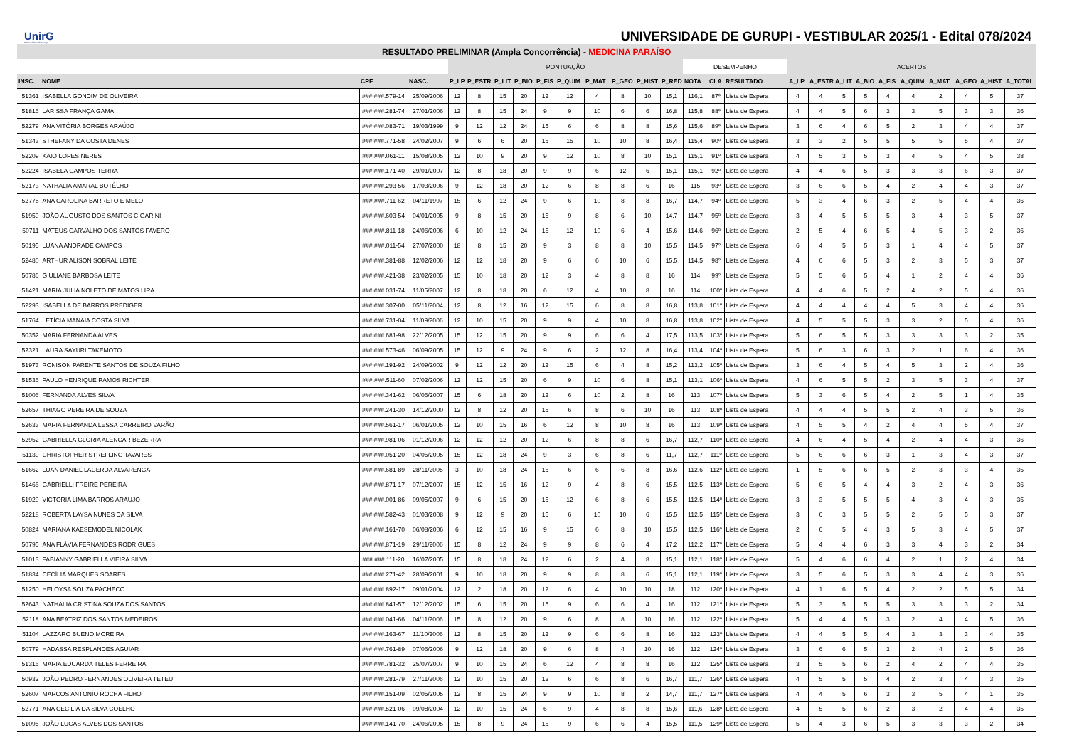UnirG
Universidade de Gurupi
UNIVERSIDADE DE GURUPI - VESTIBULAR 2025/1 - Edital 078/2024
| RESULTADO PRELIMINAR (Ampla Concorrência) - MEDICINA PARAÍSO | | | | | | | | | | | | | | | | | | | | | | | | | | |
| --- | --- | --- | --- | --- | --- | --- | --- | --- | --- | --- | --- | --- | --- | --- | --- | --- | --- | --- | --- | --- | --- | --- | --- | --- | --- | --- |
| | | | | PONTUAÇÃO | | | | | | | | | | DESEMPENHO | | | ACERTOS | | | | | | | | | |
| INSC. | NOME | CPF | NASC. | P_LP | P_ESTR | P_LIT | P_BIO | P_FIS | P_QUIM | P_MAT | P_GEO | P_HIST | P_RED | NOTA | CLA | RESULTADO | A_LP | A_ESTR | A_LIT | A_BIO | A_FIS | A_QUIM | A_MAT | A_GEO | A_HIST | A_TOTAL |
| 51361 | ISABELLA GONDIM DE OLIVEIRA | ###.###.579-14 | 25/09/2006 | 12 | 8 | 15 | 20 | 12 | 12 | 4 | 8 | 10 | 15,1 | 116,1 | 87º | Lista de Espera | 4 | 4 | 5 | 5 | 4 | 4 | 2 | 4 | 5 | 37 |
| 51816 | LARISSA FRANÇA GAMA | ###.###.281-74 | 27/01/2006 | 12 | 8 | 15 | 24 | 9 | 9 | 10 | 6 | 6 | 16,8 | 115,8 | 88º | Lista de Espera | 4 | 4 | 5 | 6 | 3 | 3 | 5 | 3 | 3 | 36 |
| 52279 | ANA VITÓRIA BORGES ARAÚJO | ###.###.083-71 | 19/03/1999 | 9 | 12 | 12 | 24 | 15 | 6 | 6 | 8 | 8 | 15,6 | 115,6 | 89º | Lista de Espera | 3 | 6 | 4 | 6 | 5 | 2 | 3 | 4 | 4 | 37 |
| 51343 | STHEFANY DA COSTA DENES | ###.###.771-58 | 24/02/2007 | 9 | 6 | 6 | 20 | 15 | 15 | 10 | 10 | 8 | 16,4 | 115,4 | 90º | Lista de Espera | 3 | 3 | 2 | 5 | 5 | 5 | 5 | 5 | 4 | 37 |
| 52209 | KAIO LOPES NERES | ###.###.061-11 | 15/08/2005 | 12 | 10 | 9 | 20 | 9 | 12 | 10 | 8 | 10 | 15,1 | 115,1 | 91º | Lista de Espera | 4 | 5 | 3 | 5 | 3 | 4 | 5 | 4 | 5 | 38 |
| 52224 | ISABELA CAMPOS TERRA | ###.###.171-40 | 29/01/2007 | 12 | 8 | 18 | 20 | 9 | 9 | 6 | 12 | 6 | 15,1 | 115,1 | 92º | Lista de Espera | 4 | 4 | 6 | 5 | 3 | 3 | 3 | 6 | 3 | 37 |
| 52173 | NATHALIA AMARAL BOTÊLHO | ###.###.293-56 | 17/03/2006 | 9 | 12 | 18 | 20 | 12 | 6 | 8 | 8 | 6 | 16 | 115 | 93º | Lista de Espera | 3 | 6 | 6 | 5 | 4 | 2 | 4 | 4 | 3 | 37 |
| 52778 | ANA CAROLINA BARRETO E MELO | ###.###.711-62 | 04/11/1997 | 15 | 6 | 12 | 24 | 9 | 6 | 10 | 8 | 8 | 16,7 | 114,7 | 94º | Lista de Espera | 5 | 3 | 4 | 6 | 3 | 2 | 5 | 4 | 4 | 36 |
| 51959 | JOÃO AUGUSTO DOS SANTOS CIGARINI | ###.###.603-54 | 04/01/2005 | 9 | 8 | 15 | 20 | 15 | 9 | 8 | 6 | 10 | 14,7 | 114,7 | 95º | Lista de Espera | 3 | 4 | 5 | 5 | 5 | 3 | 4 | 3 | 5 | 37 |
| 50711 | MATEUS CARVALHO DOS SANTOS FAVERO | ###.###.811-18 | 24/06/2006 | 6 | 10 | 12 | 24 | 15 | 12 | 10 | 6 | 4 | 15,6 | 114,6 | 96º | Lista de Espera | 2 | 5 | 4 | 6 | 5 | 4 | 5 | 3 | 2 | 36 |
| 50195 | LUANA ANDRADE CAMPOS | ###.###.011-54 | 27/07/2000 | 18 | 8 | 15 | 20 | 9 | 3 | 8 | 8 | 10 | 15,5 | 114,5 | 97º | Lista de Espera | 6 | 4 | 5 | 5 | 3 | 1 | 4 | 4 | 5 | 37 |
| 52480 | ARTHUR ALISON SOBRAL LEITE | ###.###.381-88 | 12/02/2006 | 12 | 12 | 18 | 20 | 9 | 6 | 6 | 10 | 6 | 15,5 | 114,5 | 98º | Lista de Espera | 4 | 6 | 6 | 5 | 3 | 2 | 3 | 5 | 3 | 37 |
| 50786 | GIULIANE BARBOSA LEITE | ###.###.421-38 | 23/02/2005 | 15 | 10 | 18 | 20 | 12 | 3 | 4 | 8 | 8 | 16 | 114 | 99º | Lista de Espera | 5 | 5 | 6 | 5 | 4 | 1 | 2 | 4 | 4 | 36 |
| 51421 | MARIA JULIA NOLETO DE MATOS LIRA | ###.###.031-74 | 11/05/2007 | 12 | 8 | 18 | 20 | 6 | 12 | 4 | 10 | 8 | 16 | 114 | 100º | Lista de Espera | 4 | 4 | 6 | 5 | 2 | 4 | 2 | 5 | 4 | 36 |
| 52293 | ISABELLA DE BARROS PREDIGER | ###.###.307-00 | 05/11/2004 | 12 | 8 | 12 | 16 | 12 | 15 | 6 | 8 | 8 | 16,8 | 113,8 | 101º | Lista de Espera | 4 | 4 | 4 | 4 | 4 | 5 | 3 | 4 | 4 | 36 |
| 51764 | LETÍCIA MANAIA COSTA SILVA | ###.###.731-04 | 11/09/2006 | 12 | 10 | 15 | 20 | 9 | 9 | 4 | 10 | 8 | 16,8 | 113,8 | 102º | Lista de Espera | 4 | 5 | 5 | 5 | 3 | 3 | 2 | 5 | 4 | 36 |
| 50352 | MARIA FERNANDA ALVES | ###.###.681-98 | 22/12/2005 | 15 | 12 | 15 | 20 | 9 | 9 | 6 | 6 | 4 | 17,5 | 113,5 | 103º | Lista de Espera | 5 | 6 | 5 | 5 | 3 | 3 | 3 | 3 | 2 | 35 |
| 52321 | LAURA SAYURI TAKEMOTO | ###.###.573-46 | 06/09/2005 | 15 | 12 | 9 | 24 | 9 | 6 | 2 | 12 | 8 | 16,4 | 113,4 | 104º | Lista de Espera | 5 | 6 | 3 | 6 | 3 | 2 | 1 | 6 | 4 | 36 |
| 51973 | RONISON PARENTE SANTOS DE SOUZA FILHO | ###.###.191-92 | 24/09/2002 | 9 | 12 | 12 | 20 | 12 | 15 | 6 | 4 | 8 | 15,2 | 113,2 | 105º | Lista de Espera | 3 | 6 | 4 | 5 | 4 | 5 | 3 | 2 | 4 | 36 |
| 51536 | PAULO HENRIQUE RAMOS RICHTER | ###.###.511-60 | 07/02/2006 | 12 | 12 | 15 | 20 | 6 | 9 | 10 | 6 | 8 | 15,1 | 113,1 | 106º | Lista de Espera | 4 | 6 | 5 | 5 | 2 | 3 | 5 | 3 | 4 | 37 |
| 51006 | FERNANDA ALVES SILVA | ###.###.341-62 | 06/06/2007 | 15 | 6 | 18 | 20 | 12 | 6 | 10 | 2 | 8 | 16 | 113 | 107º | Lista de Espera | 5 | 3 | 6 | 5 | 4 | 2 | 5 | 1 | 4 | 35 |
| 52657 | THIAGO PEREIRA DE SOUZA | ###.###.241-30 | 14/12/2000 | 12 | 8 | 12 | 20 | 15 | 6 | 8 | 6 | 10 | 16 | 113 | 108º | Lista de Espera | 4 | 4 | 4 | 5 | 5 | 2 | 4 | 3 | 5 | 36 |
| 52633 | MARIA FERNANDA LESSA CARREIRO VARÃO | ###.###.561-17 | 06/01/2005 | 12 | 10 | 15 | 16 | 6 | 12 | 8 | 10 | 8 | 16 | 113 | 109º | Lista de Espera | 4 | 5 | 5 | 4 | 2 | 4 | 4 | 5 | 4 | 37 |
| 52952 | GABRIELLA GLORIA ALENCAR BEZERRA | ###.###.981-06 | 01/12/2006 | 12 | 12 | 12 | 20 | 12 | 6 | 8 | 8 | 6 | 16,7 | 112,7 | 110º | Lista de Espera | 4 | 6 | 4 | 5 | 4 | 2 | 4 | 4 | 3 | 36 |
| 51139 | CHRISTOPHER STREFLING TAVARES | ###.###.051-20 | 04/05/2005 | 15 | 12 | 18 | 24 | 9 | 3 | 6 | 8 | 6 | 11,7 | 112,7 | 111º | Lista de Espera | 5 | 6 | 6 | 6 | 3 | 1 | 3 | 4 | 3 | 37 |
| 51662 | LUAN DANIEL LACERDA ALVARENGA | ###.###.681-89 | 28/11/2005 | 3 | 10 | 18 | 24 | 15 | 6 | 6 | 6 | 8 | 16,6 | 112,6 | 112º | Lista de Espera | 1 | 5 | 6 | 6 | 5 | 2 | 3 | 3 | 4 | 35 |
| 51466 | GABRIELLI FREIRE PEREIRA | ###.###.871-17 | 07/12/2007 | 15 | 12 | 15 | 16 | 12 | 9 | 4 | 8 | 6 | 15,5 | 112,5 | 113º | Lista de Espera | 5 | 6 | 5 | 4 | 4 | 3 | 2 | 4 | 3 | 36 |
| 51929 | VICTORIA LIMA BARROS ARAUJO | ###.###.001-86 | 09/05/2007 | 9 | 6 | 15 | 20 | 15 | 12 | 6 | 8 | 6 | 15,5 | 112,5 | 114º | Lista de Espera | 3 | 3 | 5 | 5 | 5 | 4 | 3 | 4 | 3 | 35 |
| 52218 | ROBERTA LAYSA NUNES DA SILVA | ###.###.582-43 | 01/03/2008 | 9 | 12 | 9 | 20 | 15 | 6 | 10 | 10 | 6 | 15,5 | 112,5 | 115º | Lista de Espera | 3 | 6 | 3 | 5 | 5 | 2 | 5 | 5 | 3 | 37 |
| 50824 | MARIANA KAESEMODEL NICOLAK | ###.###.161-70 | 06/08/2006 | 6 | 12 | 15 | 16 | 9 | 15 | 6 | 8 | 10 | 15,5 | 112,5 | 116º | Lista de Espera | 2 | 6 | 5 | 4 | 3 | 5 | 3 | 4 | 5 | 37 |
| 50795 | ANA FLÁVIA FERNANDES RODRIGUES | ###.###.871-19 | 29/11/2006 | 15 | 8 | 12 | 24 | 9 | 9 | 8 | 6 | 4 | 17,2 | 112,2 | 117º | Lista de Espera | 5 | 4 | 4 | 6 | 3 | 3 | 4 | 3 | 2 | 34 |
| 51013 | FABIANNY GABRIELLA VIEIRA SILVA | ###.###.111-20 | 16/07/2005 | 15 | 8 | 18 | 24 | 12 | 6 | 2 | 4 | 8 | 15,1 | 112,1 | 118º | Lista de Espera | 5 | 4 | 6 | 6 | 4 | 2 | 1 | 2 | 4 | 34 |
| 51834 | CECÍLIA MARQUES SOARES | ###.###.271-42 | 28/09/2001 | 9 | 10 | 18 | 20 | 9 | 9 | 8 | 8 | 6 | 15,1 | 112,1 | 119º | Lista de Espera | 3 | 5 | 6 | 5 | 3 | 3 | 4 | 4 | 3 | 36 |
| 51250 | HELOYSA SOUZA PACHECO | ###.###.892-17 | 09/01/2004 | 12 | 2 | 18 | 20 | 12 | 6 | 4 | 10 | 10 | 18 | 112 | 120º | Lista de Espera | 4 | 1 | 6 | 5 | 4 | 2 | 2 | 5 | 5 | 34 |
| 52643 | NATHALIA CRISTINA SOUZA DOS SANTOS | ###.###.841-57 | 12/12/2002 | 15 | 6 | 15 | 20 | 15 | 9 | 6 | 6 | 4 | 16 | 112 | 121º | Lista de Espera | 5 | 3 | 5 | 5 | 5 | 3 | 3 | 3 | 2 | 34 |
| 52118 | ANA BEATRIZ DOS SANTOS MEDEIROS | ###.###.041-66 | 04/11/2006 | 15 | 8 | 12 | 20 | 9 | 6 | 8 | 8 | 10 | 16 | 112 | 122º | Lista de Espera | 5 | 4 | 4 | 5 | 3 | 2 | 4 | 4 | 5 | 36 |
| 51104 | LAZZARO BUENO MOREIRA | ###.###.163-67 | 11/10/2006 | 12 | 8 | 15 | 20 | 12 | 9 | 6 | 6 | 8 | 16 | 112 | 123º | Lista de Espera | 4 | 4 | 5 | 5 | 4 | 3 | 3 | 3 | 4 | 35 |
| 50779 | HADASSA RESPLANDES AGUIAR | ###.###.761-89 | 07/06/2006 | 9 | 12 | 18 | 20 | 9 | 6 | 8 | 4 | 10 | 16 | 112 | 124º | Lista de Espera | 3 | 6 | 6 | 5 | 3 | 2 | 4 | 2 | 5 | 36 |
| 51316 | MARIA EDUARDA TELES FERREIRA | ###.###.781-32 | 25/07/2007 | 9 | 10 | 15 | 24 | 6 | 12 | 4 | 8 | 8 | 16 | 112 | 125º | Lista de Espera | 3 | 5 | 5 | 6 | 2 | 4 | 2 | 4 | 4 | 35 |
| 50932 | JOÃO PEDRO FERNANDES OLIVEIRA TETEU | ###.###.281-79 | 27/11/2006 | 12 | 10 | 15 | 20 | 12 | 6 | 6 | 8 | 6 | 16,7 | 111,7 | 126º | Lista de Espera | 4 | 5 | 5 | 5 | 4 | 2 | 3 | 4 | 3 | 35 |
| 52607 | MARCOS ANTONIO ROCHA FILHO | ###.###.151-09 | 02/05/2005 | 12 | 8 | 15 | 24 | 9 | 9 | 10 | 8 | 2 | 14,7 | 111,7 | 127º | Lista de Espera | 4 | 4 | 5 | 6 | 3 | 3 | 5 | 4 | 1 | 35 |
| 52771 | ANA CECILIA DA SILVA COELHO | ###.###.521-06 | 09/08/2004 | 12 | 10 | 15 | 24 | 6 | 9 | 4 | 8 | 8 | 15,6 | 111,6 | 128º | Lista de Espera | 4 | 5 | 5 | 6 | 2 | 3 | 2 | 4 | 4 | 35 |
| 51095 | JOÃO LUCAS ALVES DOS SANTOS | ###.###.141-70 | 24/06/2005 | 15 | 8 | 9 | 24 | 15 | 9 | 6 | 6 | 4 | 15,5 | 111,5 | 129º | Lista de Espera | 5 | 4 | 3 | 6 | 5 | 3 | 3 | 3 | 2 | 34 |